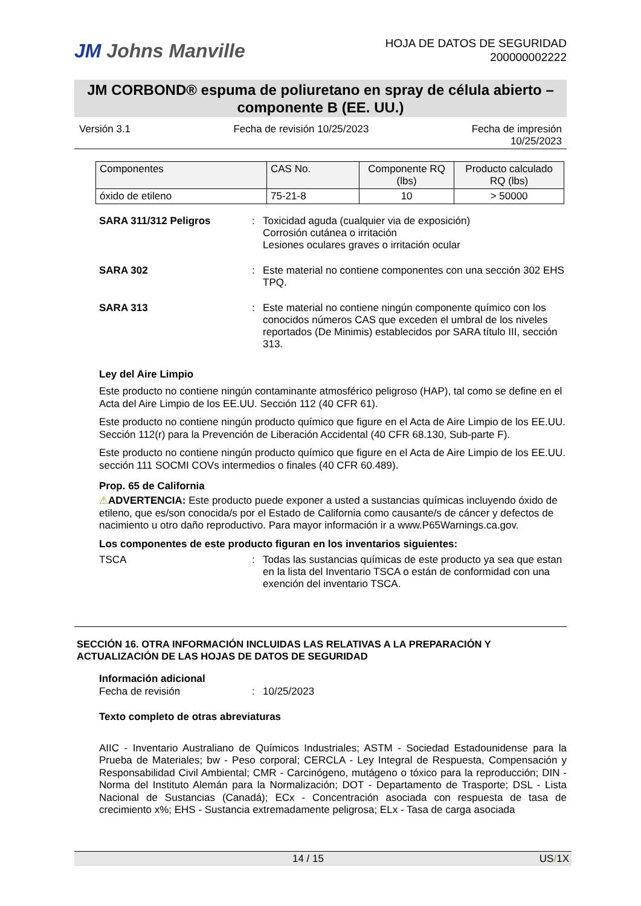JM Johns Manville
HOJA DE DATOS DE SEGURIDAD
200000002222
JM CORBOND® espuma de poliuretano en spray de célula abierto – componente B (EE. UU.)
Versión 3.1 Fecha de revisión 10/25/2023 Fecha de impresión
10/25/2023
| Componentes | CAS No. | Componente RQ (lbs) | Producto calculado RQ (lbs) |
| --- | --- | --- | --- |
| óxido de etileno | 75-21-8 | 10 | > 50000 |
SARA 311/312 Peligros : Toxicidad aguda (cualquier via de exposición)
Corrosión cutánea o irritación
Lesiones oculares graves o irritación ocular
SARA 302 : Este material no contiene componentes con una sección 302 EHS TPQ.
SARA 313 : Este material no contiene ningún componente químico con los conocidos números CAS que exceden el umbral de los niveles reportados (De Minimis) establecidos por SARA título III, sección 313.
Ley del Aire Limpio
Este producto no contiene ningún contaminante atmosférico peligroso (HAP), tal como se define en el Acta del Aire Limpio de los EE.UU. Sección 112 (40 CFR 61).
Este producto no contiene ningún producto químico que figure en el Acta de Aire Limpio de los EE.UU. Sección 112(r) para la Prevención de Liberación Accidental (40 CFR 68.130, Sub-parte F).
Este producto no contiene ningún producto químico que figure en el Acta de Aire Limpio de los EE.UU. sección 111 SOCMI COVs intermedios o finales (40 CFR 60.489).
Prop. 65 de California
⚠ADVERTENCIA: Este producto puede exponer a usted a sustancias químicas incluyendo óxido de etileno, que es/son conocida/s por el Estado de California como causante/s de cáncer y defectos de nacimiento u otro daño reproductivo. Para mayor información ir a www.P65Warnings.ca.gov.
Los componentes de este producto figuran en los inventarios siguientes:
TSCA : Todas las sustancias químicas de este producto ya sea que estan en la lista del Inventario TSCA o están de conformidad con una exención del inventario TSCA.
SECCIÓN 16. OTRA INFORMACIÓN INCLUIDAS LAS RELATIVAS A LA PREPARACIÓN Y ACTUALIZACIÓN DE LAS HOJAS DE DATOS DE SEGURIDAD
Información adicional
Fecha de revisión : 10/25/2023
Texto completo de otras abreviaturas
AIIC - Inventario Australiano de Químicos Industriales; ASTM - Sociedad Estadounidense para la Prueba de Materiales; bw - Peso corporal; CERCLA - Ley Integral de Respuesta, Compensación y Responsabilidad Civil Ambiental; CMR - Carcinógeno, mutágeno o tóxico para la reproducción; DIN - Norma del Instituto Alemán para la Normalización; DOT - Departamento de Trasporte; DSL - Lista Nacional de Sustancias (Canadá); ECx - Concentración asociada con respuesta de tasa de crecimiento x%; EHS - Sustancia extremadamente peligrosa; ELx - Tasa de carga asociada
14 / 15 US/1X